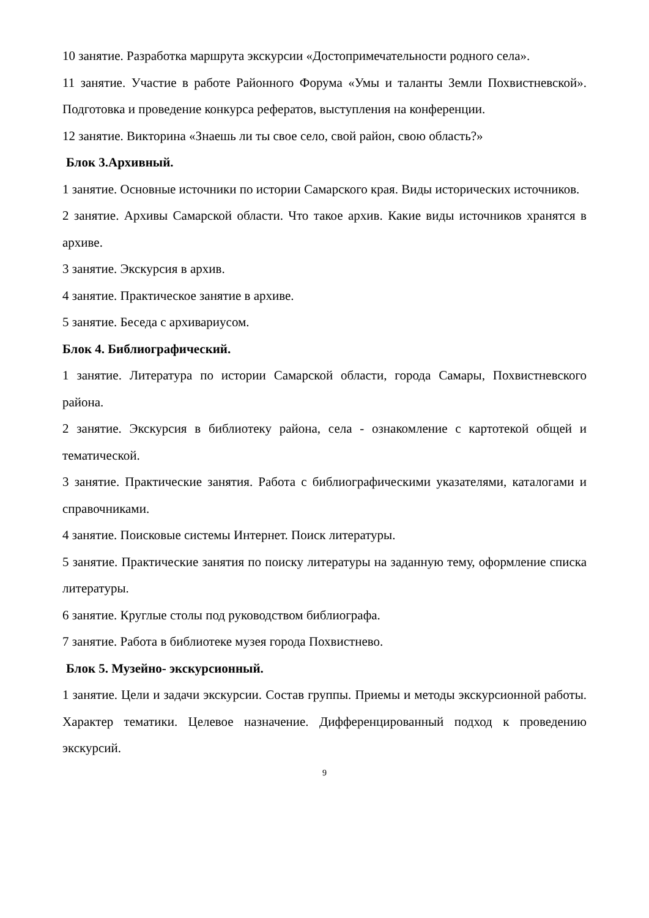10 занятие. Разработка маршрута экскурсии «Достопримечательности родного села».
11 занятие. Участие в работе Районного Форума «Умы и таланты Земли Похвистневской». Подготовка и проведение конкурса рефератов, выступления на конференции.
12 занятие. Викторина «Знаешь ли ты свое село, свой район, свою область?»
Блок 3.Архивный.
1 занятие. Основные источники по истории Самарского края. Виды исторических источников.
2 занятие. Архивы Самарской области. Что такое архив. Какие виды источников хранятся в архиве.
3 занятие. Экскурсия в архив.
4 занятие. Практическое занятие в архиве.
5 занятие. Беседа с архивариусом.
Блок 4. Библиографический.
1 занятие. Литература по истории Самарской области, города Самары, Похвистневского района.
2 занятие. Экскурсия в библиотеку района, села - ознакомление с картотекой общей и тематической.
3 занятие. Практические занятия. Работа с библиографическими указателями, каталогами и справочниками.
4 занятие. Поисковые системы Интернет. Поиск литературы.
5 занятие. Практические занятия по поиску литературы на заданную тему, оформление списка литературы.
6 занятие. Круглые столы под руководством библиографа.
7 занятие. Работа в библиотеке музея города Похвистнево.
Блок 5. Музейно- экскурсионный.
1 занятие. Цели и задачи экскурсии. Состав группы. Приемы и методы экскурсионной работы. Характер тематики. Целевое назначение. Дифференцированный подход к проведению экскурсий.
9